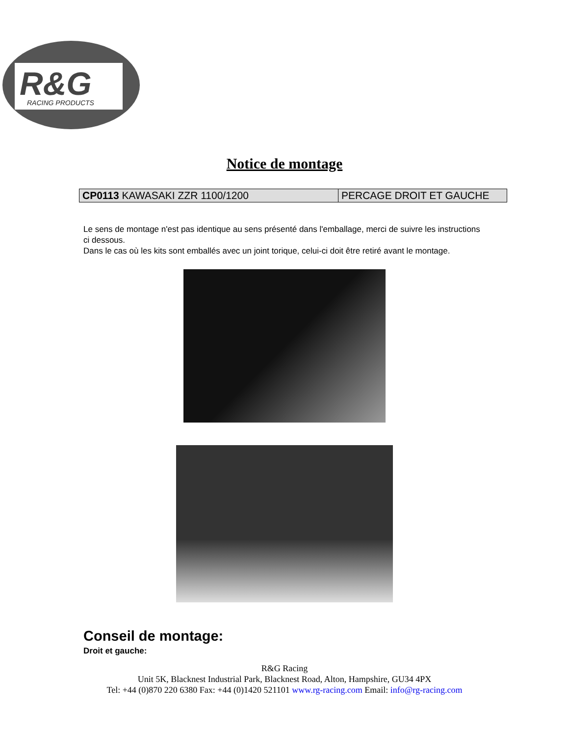R&G
RACING PRODUCTS
Notice de montage
| CP0113 KAWASAKI ZZR 1100/1200 | PERCAGE DROIT ET GAUCHE |
Le sens de montage n'est pas identique au sens présenté dans l'emballage, merci de suivre les instructions ci dessous.
Dans le cas où les kits sont emballés avec un joint torique, celui-ci doit être retiré avant le montage.
Conseil de montage:
Droit et gauche:
R&G Racing
Unit 5K, Blacknest Industrial Park, Blacknest Road, Alton, Hampshire, GU34 4PX
Tel: +44 (0)870 220 6380 Fax: +44 (0)1420 521101 www.rg-racing.com Email: info@rg-racing.com